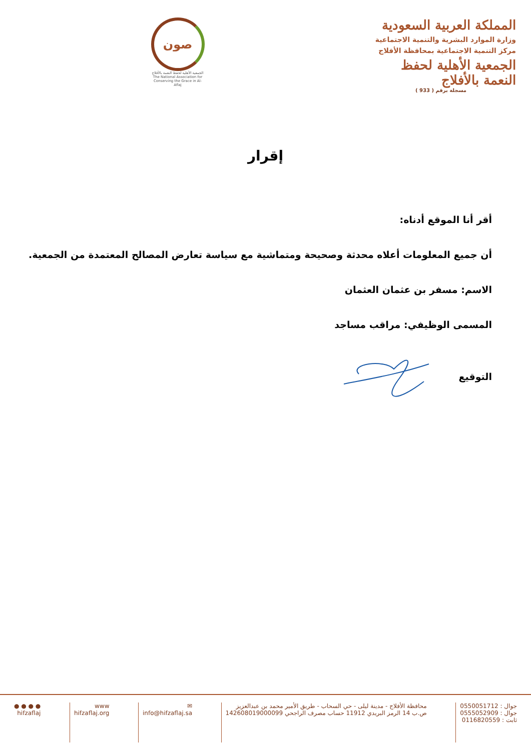المملكة العربية السعودية
وزارة الموارد البشرية والتنمية الاجتماعية
مركز التنمية الاجتماعية بمحافظة الأفلاج
الجمعية الأهلية لحفظ النعمة بالأفلاج
مسجلة برقم ( 933 )
صون
الجمعية الأهلية لحفظ النعمة بالأفلاج
The National Association for Conserving the Grace in Al-Aflaj
إقرار
أقر أنا الموقع أدناه:
أن جميع المعلومات أعلاه محدثة وصحيحة ومتماشية مع سياسة تعارض المصالح المعتمدة من الجمعية.
الاسم: مسفر بن عثمان العثمان
المسمى الوظيفي: مراقب مساجد
التوقيع
جوال : 0550051712
جوال : 0555052909
ثابت : 0116820559
محافظة الأفلاج - مدينة ليلى - حي السحاب - طريق الأمير محمد بن عبدالعزيز
ص.ب 14 الرمز البريدي 11912 حساب مصرف الراجحي 142608019000099
✉
info@hifzaflaj.sa
www
hifzaflaj.org
● ● ● ●
hifzaflaj